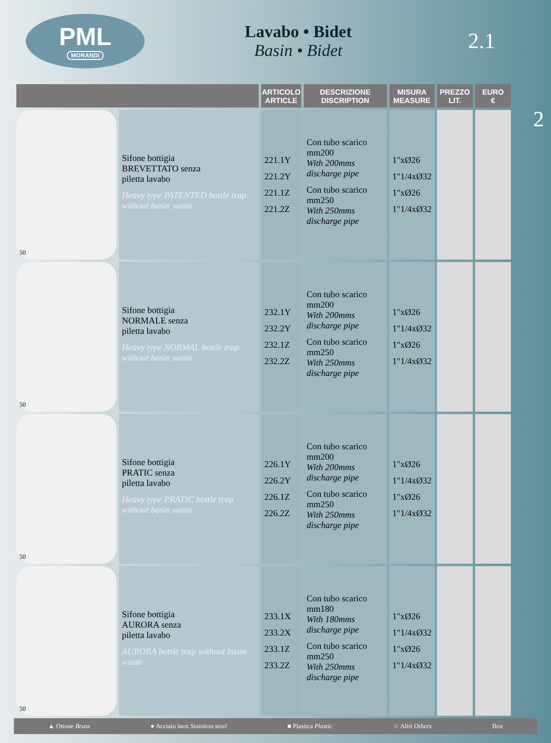PML
MORANDI
Lavabo • Bidet
Basin • Bidet
2.1
2
| | | ARTICOLO ARTICLE | DESCRIZIONE DISCRIPTION | MISURA MEASURE | PREZZO LIT. | EURO € |
| --- | --- | --- | --- | --- | --- | --- |
| 50 | Sifone bottigia BREVETTATO senza piletta lavabo Heavy type PATENTED bottle trap without basin waste | 221.1Y 221.2Y 221.1Z 221.2Z | Con tubo scarico mm200 With 200mms discharge pipe Con tubo scarico mm250 With 250mms discharge pipe | 1"xØ26 1"1/4xØ32 1"xØ26 1"1/4xØ32 | | |
| 50 | Sifone bottigia NORMALE senza piletta lavabo Heavy type NORMAL bottle trap without basin waste | 232.1Y 232.2Y 232.1Z 232.2Z | Con tubo scarico mm200 With 200mms discharge pipe Con tubo scarico mm250 With 250mms discharge pipe | 1"xØ26 1"1/4xØ32 1"xØ26 1"1/4xØ32 | | |
| 50 | Sifone bottigia PRATIC senza piletta lavabo Heavy type PRATIC bottle trap without basin waste | 226.1Y 226.2Y 226.1Z 226.2Z | Con tubo scarico mm200 With 200mms discharge pipe Con tubo scarico mm250 With 250mms discharge pipe | 1"xØ26 1"1/4xØ32 1"xØ26 1"1/4xØ32 | | |
| 50 | Sifone bottigia AURORA senza piletta lavabo AURORA bottle trap without basin waste | 233.1X 233.2X 233.1Z 233.2Z | Con tubo scarico mm180 With 180mms discharge pipe Con tubo scarico mm250 With 250mms discharge pipe | 1"xØ26 1"1/4xØ32 1"xØ26 1"1/4xØ32 | | |
▲ Ottone Brass ● Acciaio inox Stainless steel ■ Plastica Plastic ☆ Altri Others Box